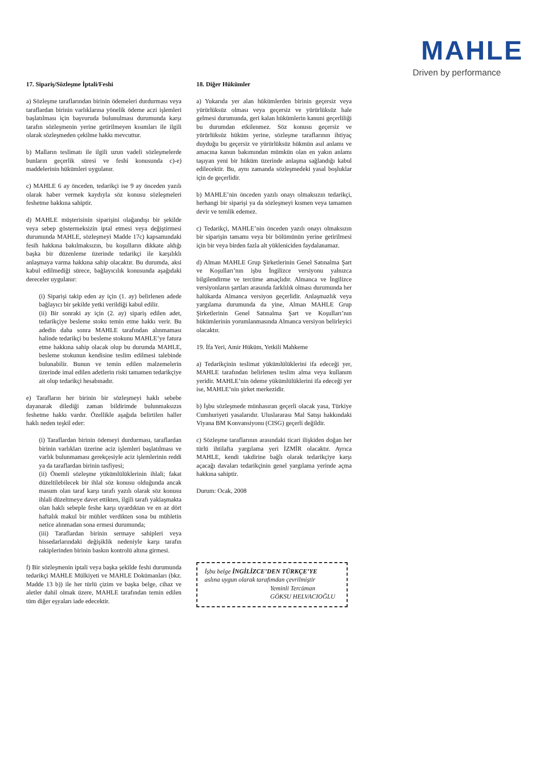MAHLE
Driven by performance
17. Sipariş/Sözleşme İptali/Feshi
a) Sözleşme taraflarından birinin ödemeleri durdurması veya taraflardan birinin varlıklarına yönelik ödeme aczi işlemleri başlatılması için başvuruda bulunulması durumunda karşı tarafın sözleşmenin yerine getirilmeyen kısımları ile ilgili olarak sözleşmeden çekilme hakkı mevcuttur.
b) Malların teslimatı ile ilgili uzun vadeli sözleşmelerde bunların geçerlik süresi ve feshi konusunda c)-e) maddelerinin hükümleri uygulanır.
c) MAHLE 6 ay önceden, tedarikçi ise 9 ay önceden yazılı olarak haber vermek kaydıyla söz konusu sözleşmeleri feshetme hakkına sahiptir.
d) MAHLE müşterisinin siparişini olağandışı bir şekilde veya sebep göstermeksizin iptal etmesi veya değiştirmesi durumunda MAHLE, sözleşmeyi Madde 17c) kapsamındaki fesih hakkına bakılmaksızın, bu koşulların dikkate aldığı başka bir düzenleme üzerinde tedarikçi ile karşılıklı anlaşmaya varma hakkına sahip olacaktır. Bu durumda, aksi kabul edilmediği sürece, bağlayıcılık konusunda aşağıdaki dereceler uygulanır:
(i) Siparişi takip eden ay için (1. ay) belirlenen adede bağlayıcı bir şekilde yetki verildiği kabul edilir.
(ii) Bir sonraki ay için (2. ay) sipariş edilen adet, tedarikçiye besleme stoku temin etme hakkı verir. Bu adedin daha sonra MAHLE tarafından alınmaması halinde tedarikçi bu besleme stokunu MAHLE’ye fatura etme hakkına sahip olacak olup bu durumda MAHLE, besleme stokunun kendisine teslim edilmesi talebinde bulunabilir. Bunun ve temin edilen malzemelerin üzerinde imal edilen adetlerin riski tamamen tedarikçiye ait olup tedarikçi hesabınadır.
e) Tarafların her birinin bir sözleşmeyi haklı sebebe dayanarak dilediği zaman bildirimde bulunmaksızın feshetme hakkı vardır. Özellikle aşağıda belirtilen haller haklı neden teşkil eder:
(i) Taraflardan birinin ödemeyi durdurması, taraflardan birinin varlıkları üzerine aciz işlemleri başlatılması ve varlık bulunmaması gerekçesiyle aciz işlemlerinin reddi ya da taraflardan birinin tasfiyesi;
(ii) Önemli sözleşme yükümlülüklerinin ihlali; fakat düzeltilebilecek bir ihlal söz konusu olduğunda ancak masum olan taraf karşı tarafı yazılı olarak söz konusu ihlali düzeltmeye davet ettikten, ilgili tarafı yaklaşmakta olan haklı sebeple feshe karşı uyardıktan ve en az dört haftalık makul bir mühlet verdikten sona bu mühletin netice alınmadan sona ermesi durumunda;
(iii) Taraflardan birinin sermaye sahipleri veya hissedarlarındaki değişiklik nedeniyle karşı tarafın rakiplerinden birinin baskın kontrolü altına girmesi.
f) Bir sözleşmenin iptali veya başka şekilde feshi durumunda tedarikçi MAHLE Mülkiyeti ve MAHLE Dokümanları (bkz. Madde 13 b)) ile her türlü çizim ve başka belge, cihaz ve aletler dahil olmak üzere, MAHLE tarafından temin edilen tüm diğer eşyaları iade edecektir.
18. Diğer Hükümler
a) Yukarıda yer alan hükümlerden birinin geçersiz veya yürürlüksüz olması veya geçersiz ve yürürlüksüz hale gelmesi durumunda, geri kalan hükümlerin kanuni geçerliliği bu durumdan etkilenmez. Söz konusu geçersiz ve yürürlüksüz hüküm yerine, sözleşme taraflarının ihtiyaç duyduğu bu geçersiz ve yürürlüksüz hükmün asıl anlamı ve amacına kanun bakımından mümkün olan en yakın anlamı taşıyan yeni bir hüküm üzerinde anlaşma sağlandığı kabul edilecektir. Bu, aynı zamanda sözleşmedeki yasal boşluklar için de geçerlidir.
b) MAHLE’nin önceden yazılı onayı olmaksızın tedarikçi, herhangi bir siparişi ya da sözleşmeyi kısmen veya tamamen devir ve temlik edemez.
c) Tedarikçi, MAHLE’nin önceden yazılı onayı olmaksızın bir siparişin tamamı veya bir bölümünün yerine getirilmesi için bir veya birden fazla alt yükleniciden faydalanamaz.
d) Alman MAHLE Grup Şirketlerinin Genel Satınalma Şart ve Koşulları’nın işbu İngilizce versiyonu yalnızca bilgilendirme ve tercüme amaçlıdır. Almanca ve İngilizce versiyonların şartları arasında farklılık olması durumunda her halükarda Almanca versiyon geçerlidir. Anlaşmazlık veya yargılama durumunda da yine, Alman MAHLE Grup Şirketlerinin Genel Satınalma Şart ve Koşulları’nın hükümlerinin yorumlanmasında Almanca versiyon belirleyici olacaktır.
19. İfa Yeri, Amir Hüküm, Yetkili Mahkeme
a) Tedarikçinin teslimat yükümlülüklerini ifa edeceği yer, MAHLE tarafından belirlenen teslim alma veya kullanım yeridir. MAHLE’nin ödeme yükümlülüklerini ifa edeceği yer ise, MAHLE’nin şirket merkezidir.
b) İşbu sözleşmede münhasıran geçerli olacak yasa, Türkiye Cumhuriyeti yasalarıdır. Uluslararası Mal Satışı hakkındaki Viyana BM Konvansiyonu (CISG) geçerli değildir.
c) Sözleşme taraflarının arasındaki ticari ilişkiden doğan her türlü ihtilafta yargılama yeri İZMİR olacaktır. Ayrıca MAHLE, kendi takdirine bağlı olarak tedarikçiye karşı açacağı davaları tedarikçinin genel yargılama yerinde açma hakkına sahiptir.
Durum: Ocak, 2008
İşbu belge İNGİLİZCE’DEN TÜRKÇE’YE
aslına uygun olarak tarafımdan çevrilmiştir
Yeminli Tercüman
GÖKSU HELVACIOĞLU